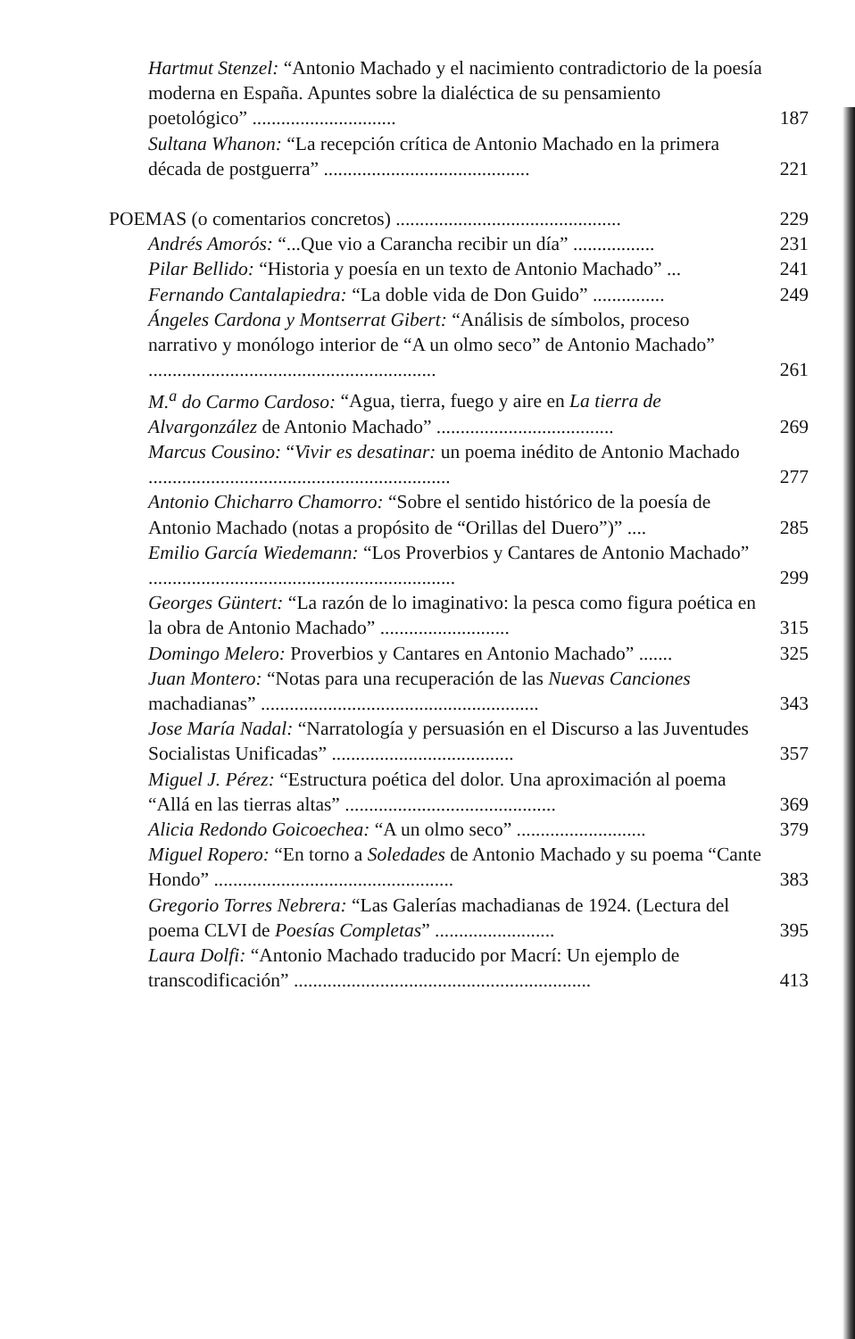Hartmut Stenzel: “Antonio Machado y el nacimiento contradictorio de la poesía moderna en España. Apuntes sobre la dialéctica de su pensamiento poetológico” ..............................
187
Sultana Whanon: “La recepción crítica de Antonio Machado en la primera década de postguerra” ...........................................
221
POEMAS (o comentarios concretos) ...............................................
229
Andrés Amorós: “...Que vio a Carancha recibir un día” .................
231
Pilar Bellido: “Historia y poesía en un texto de Antonio Machado” ...
241
Fernando Cantalapiedra: “La doble vida de Don Guido” ...............
249
Ángeles Cardona y Montserrat Gibert: “Análisis de símbolos, proceso narrativo y monólogo interior de “A un olmo seco” de Antonio Machado” ............................................................
261
M.<sup>a</sup> do Carmo Cardoso: “Agua, tierra, fuego y aire en La tierra de Alvargonzález de Antonio Machado” .....................................
269
Marcus Cousino: “Vivir es desatinar: un poema inédito de Antonio Machado ...............................................................
277
Antonio Chicharro Chamorro: “Sobre el sentido histórico de la poesía de Antonio Machado (notas a propósito de “Orillas del Duero”)” ....
285
Emilio García Wiedemann: “Los Proverbios y Cantares de Antonio Machado” ................................................................
299
Georges Güntert: “La razón de lo imaginativo: la pesca como figura poética en la obra de Antonio Machado” ...........................
315
Domingo Melero: Proverbios y Cantares en Antonio Machado” .......
325
Juan Montero: “Notas para una recuperación de las Nuevas Canciones machadianas” ..........................................................
343
Jose María Nadal: “Narratología y persuasión en el Discurso a las Juventudes Socialistas Unificadas” ......................................
357
Miguel J. Pérez: “Estructura poética del dolor. Una aproximación al poema “Allá en las tierras altas” ............................................
369
Alicia Redondo Goicoechea: “A un olmo seco” ...........................
379
Miguel Ropero: “En torno a Soledades de Antonio Machado y su poema “Cante Hondo” ..................................................
383
Gregorio Torres Nebrera: “Las Galerías machadianas de 1924. (Lectura del poema CLVI de Poesías Completas” .........................
395
Laura Dolfi: “Antonio Machado traducido por Macrí: Un ejemplo de transcodificación” ..............................................................
413